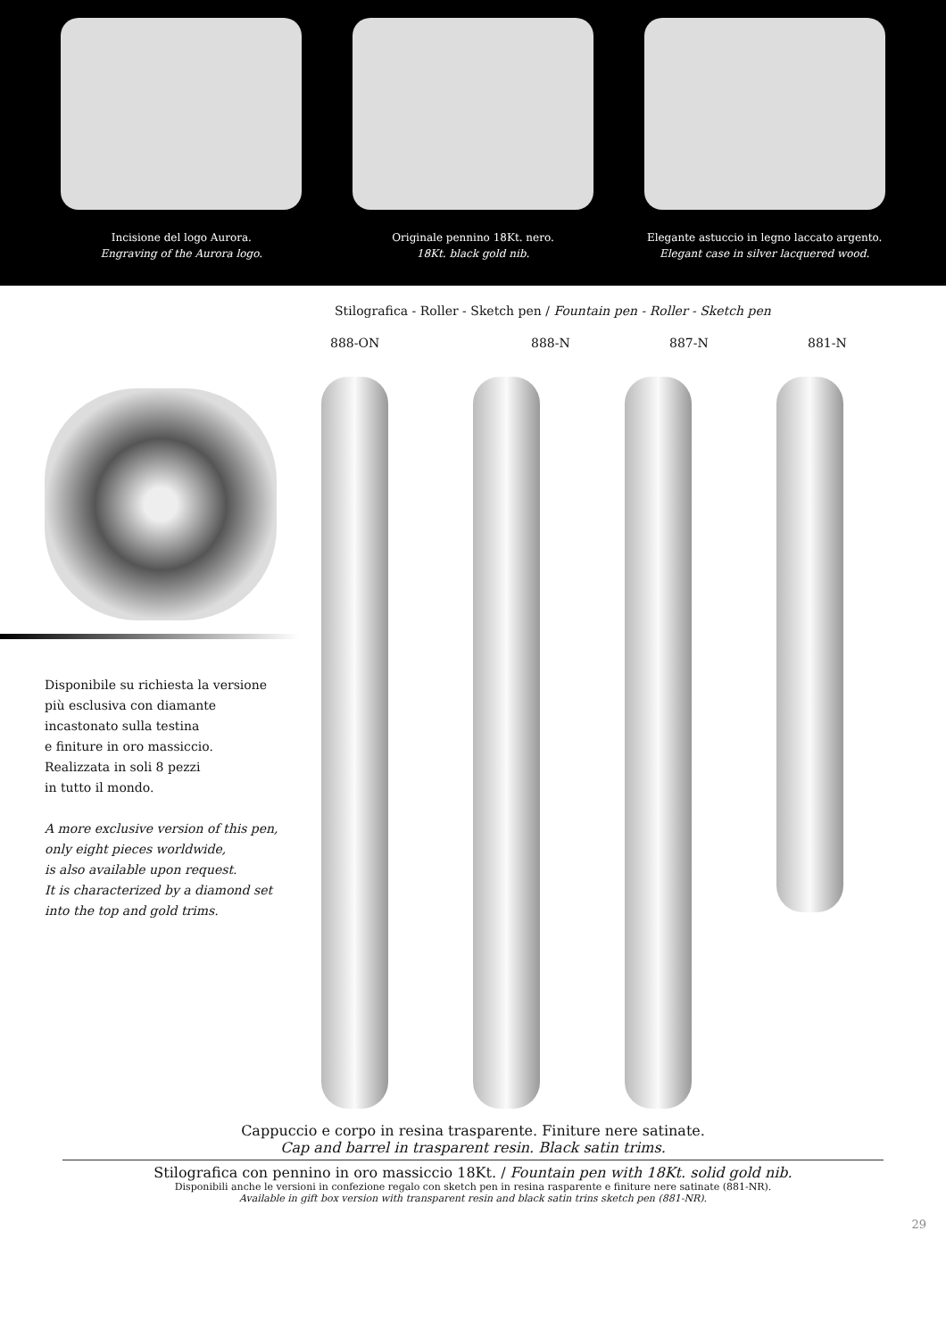Incisione del logo Aurora.
Engraving of the Aurora logo.
Originale pennino 18Kt. nero.
18Kt. black gold nib.
Elegante astuccio in legno laccato argento.
Elegant case in silver lacquered wood.
Disponibile su richiesta la versione
più esclusiva con diamante
incastonato sulla testina
e finiture in oro massiccio.
Realizzata in soli 8 pezzi
in tutto il mondo.
A more exclusive version of this pen,
only eight pieces worldwide,
is also available upon request.
It is characterized by a diamond set
into the top and gold trims.
Stilografica - Roller - Sketch pen / Fountain pen - Roller - Sketch pen
888-ON 888-N 887-N 881-N
Cappuccio e corpo in resina trasparente. Finiture nere satinate.
Cap and barrel in trasparent resin. Black satin trims.
Stilografica con pennino in oro massiccio 18Kt. / Fountain pen with 18Kt. solid gold nib.
Disponibili anche le versioni in confezione regalo con sketch pen in resina rasparente e finiture nere satinate (881-NR).
Available in gift box version with transparent resin and black satin trins sketch pen (881-NR).
29